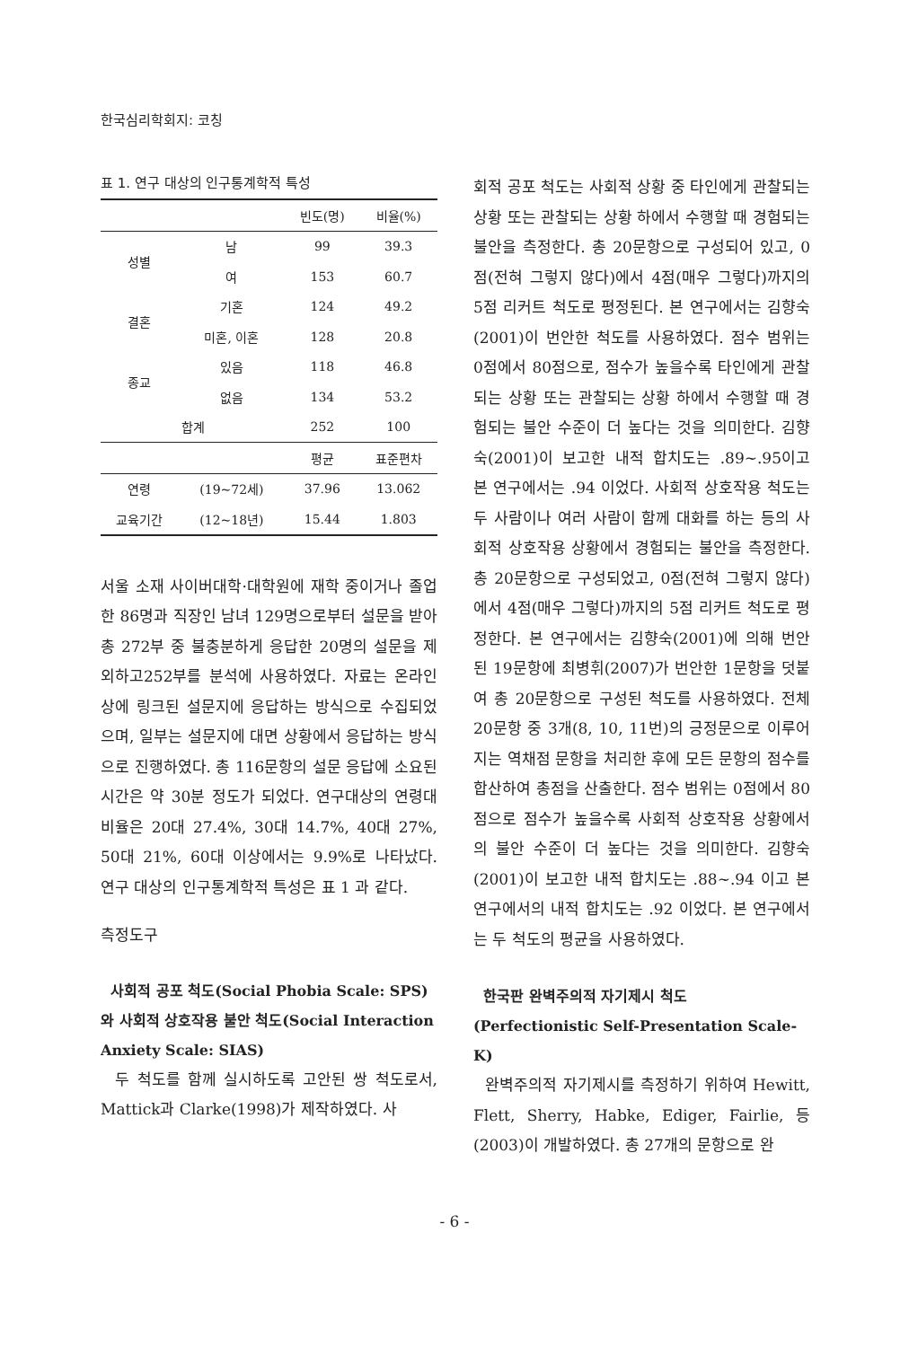한국심리학회지: 코칭
표 1. 연구 대상의 인구통계학적 특성
| | | 빈도(명) | 비율(%) |
| --- | --- | --- | --- |
| 성별 | 남 | 99 | 39.3 |
| | 여 | 153 | 60.7 |
| 결혼 | 기혼 | 124 | 49.2 |
| | 미혼, 이혼 | 128 | 20.8 |
| 종교 | 있음 | 118 | 46.8 |
| | 없음 | 134 | 53.2 |
| 합계 | | 252 | 100 |
| | | 평균 | 표준편차 |
| 연령 | (19~72세) | 37.96 | 13.062 |
| 교육기간 | (12~18년) | 15.44 | 1.803 |
서울 소재 사이버대학·대학원에 재학 중이거나 졸업한 86명과 직장인 남녀 129명으로부터 설문을 받아 총 272부 중 불충분하게 응답한 20명의 설문을 제외하고252부를 분석에 사용하였다. 자료는 온라인상에 링크된 설문지에 응답하는 방식으로 수집되었으며, 일부는 설문지에 대면 상황에서 응답하는 방식으로 진행하였다. 총 116문항의 설문 응답에 소요된 시간은 약 30분 정도가 되었다. 연구대상의 연령대 비율은 20대 27.4%, 30대 14.7%, 40대 27%, 50대 21%, 60대 이상에서는 9.9%로 나타났다. 연구 대상의 인구통계학적 특성은 표 1 과 같다.
측정도구
사회적 공포 척도(Social Phobia Scale: SPS)와 사회적 상호작용 불안 척도(Social Interaction Anxiety Scale: SIAS)
두 척도를 함께 실시하도록 고안된 쌍 척도로서, Mattick과 Clarke(1998)가 제작하였다. 사
회적 공포 척도는 사회적 상황 중 타인에게 관찰되는 상황 또는 관찰되는 상황 하에서 수행할 때 경험되는 불안을 측정한다. 총 20문항으로 구성되어 있고, 0점(전혀 그렇지 않다)에서 4점(매우 그렇다)까지의 5점 리커트 척도로 평정된다. 본 연구에서는 김향숙(2001)이 번안한 척도를 사용하였다. 점수 범위는 0점에서 80점으로, 점수가 높을수록 타인에게 관찰되는 상황 또는 관찰되는 상황 하에서 수행할 때 경험되는 불안 수준이 더 높다는 것을 의미한다. 김향숙(2001)이 보고한 내적 합치도는 .89~.95이고 본 연구에서는 .94 이었다. 사회적 상호작용 척도는 두 사람이나 여러 사람이 함께 대화를 하는 등의 사회적 상호작용 상황에서 경험되는 불안을 측정한다. 총 20문항으로 구성되었고, 0점(전혀 그렇지 않다)에서 4점(매우 그렇다)까지의 5점 리커트 척도로 평정한다. 본 연구에서는 김향숙(2001)에 의해 번안된 19문항에 최병휘(2007)가 번안한 1문항을 덧붙여 총 20문항으로 구성된 척도를 사용하였다. 전체 20문항 중 3개(8, 10, 11번)의 긍정문으로 이루어지는 역채점 문항을 처리한 후에 모든 문항의 점수를 합산하여 총점을 산출한다. 점수 범위는 0점에서 80점으로 점수가 높을수록 사회적 상호작용 상황에서의 불안 수준이 더 높다는 것을 의미한다. 김향숙(2001)이 보고한 내적 합치도는 .88~.94 이고 본 연구에서의 내적 합치도는 .92 이었다. 본 연구에서는 두 척도의 평균을 사용하였다.
한국판 완벽주의적 자기제시 척도 (Perfectionistic Self-Presentation Scale-K)
완벽주의적 자기제시를 측정하기 위하여 Hewitt, Flett, Sherry, Habke, Ediger, Fairlie, 등 (2003)이 개발하였다. 총 27개의 문항으로 완
- 6 -